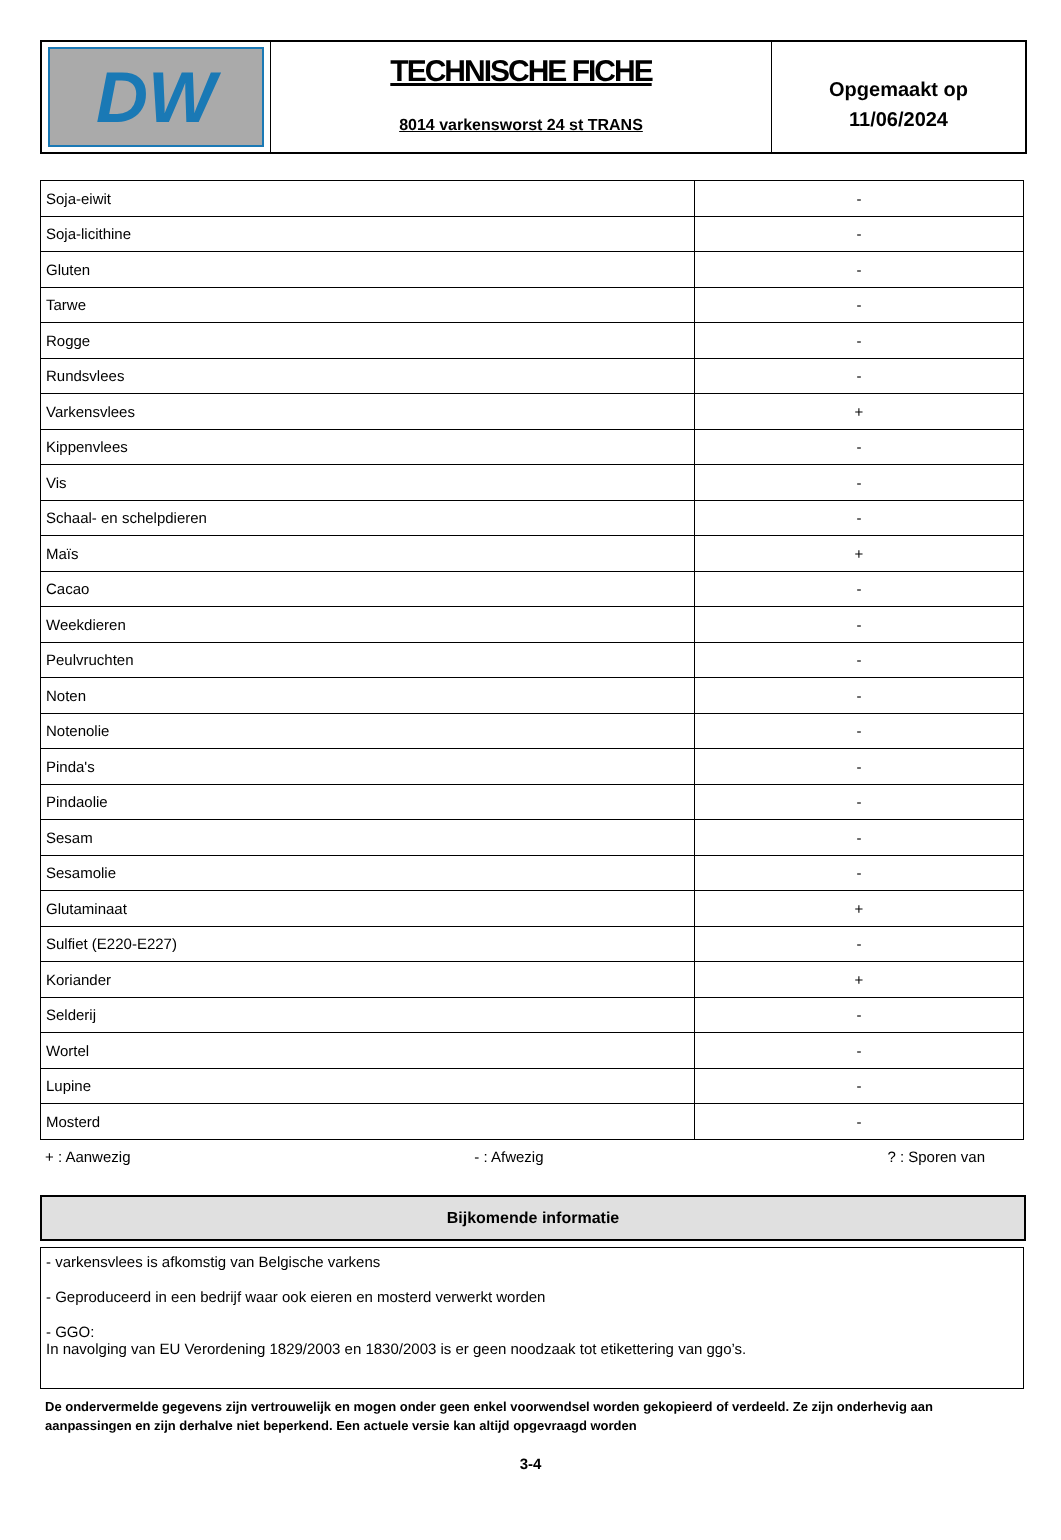DW
TECHNISCHE FICHE
8014 varkensworst 24 st TRANS
Opgemaakt op
11/06/2024
| Soja-eiwit | - |
| Soja-licithine | - |
| Gluten | - |
| Tarwe | - |
| Rogge | - |
| Rundsvlees | - |
| Varkensvlees | + |
| Kippenvlees | - |
| Vis | - |
| Schaal- en schelpdieren | - |
| Maïs | + |
| Cacao | - |
| Weekdieren | - |
| Peulvruchten | - |
| Noten | - |
| Notenolie | - |
| Pinda's | - |
| Pindaolie | - |
| Sesam | - |
| Sesamolie | - |
| Glutaminaat | + |
| Sulfiet (E220-E227) | - |
| Koriander | + |
| Selderij | - |
| Wortel | - |
| Lupine | - |
| Mosterd | - |
+ : Aanwezig - : Afwezig ? : Sporen van
Bijkomende informatie
- varkensvlees is afkomstig van Belgische varkens
- Geproduceerd in een bedrijf waar ook eieren en mosterd verwerkt worden
- GGO:
In navolging van EU Verordening 1829/2003 en 1830/2003 is er geen noodzaak tot etikettering van ggo’s.
De ondervermelde gegevens zijn vertrouwelijk en mogen onder geen enkel voorwendsel worden gekopieerd of verdeeld. Ze zijn onderhevig aan aanpassingen en zijn derhalve niet beperkend. Een actuele versie kan altijd opgevraagd worden
3-4